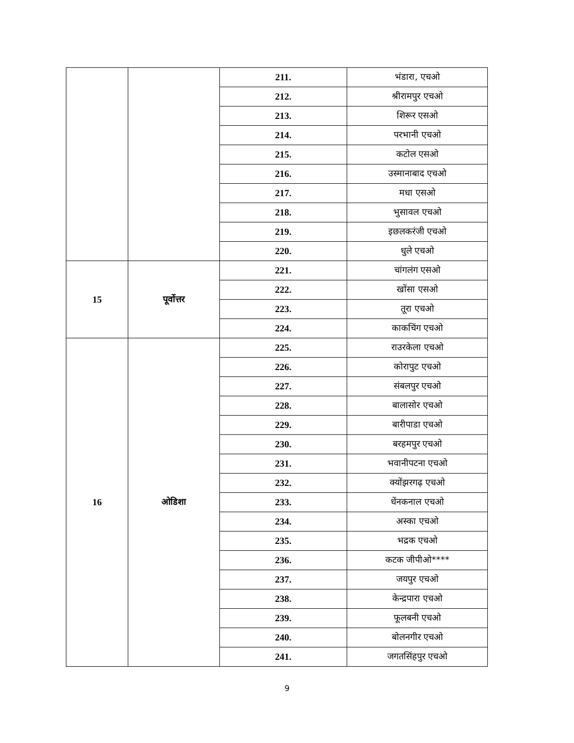| | | 211. | भंडारा, एचओ |
| | | 212. | श्रीरामपुर एचओ |
| | | 213. | शिरूर एसओ |
| | | 214. | परभानी एचओ |
| | | 215. | कटोल एसओ |
| | | 216. | उस्मानाबाद एचओ |
| | | 217. | मधा एसओ |
| | | 218. | भुसावल एचओ |
| | | 219. | इछलकरंजी एचओ |
| | | 220. | धुले एचओ |
| 15 | पूर्वोत्तर | 221. | चांगलंग एसओ |
| | | 222. | खोंसा एसओ |
| | | 223. | तूरा एचओ |
| | | 224. | काकचिंग एचओ |
| 16 | ओडिशा | 225. | राउरकेला एचओ |
| | | 226. | कोरापुट एचओ |
| | | 227. | संबलपुर एचओ |
| | | 228. | बालासोर एचओ |
| | | 229. | बारीपाडा एचओ |
| | | 230. | बरहमपुर एचओ |
| | | 231. | भवानीपटना एचओ |
| | | 232. | क्योंझरगढ़ एचओ |
| | | 233. | धेंनकनाल एचओ |
| | | 234. | अस्का एचओ |
| | | 235. | भद्रक एचओ |
| | | 236. | कटक जीपीओ**** |
| | | 237. | जयपुर एचओ |
| | | 238. | केन्द्रपारा एचओ |
| | | 239. | फूलबनी एचओ |
| | | 240. | बोलनगीर एचओ |
| | | 241. | जगतसिंहपुर एचओ |
9